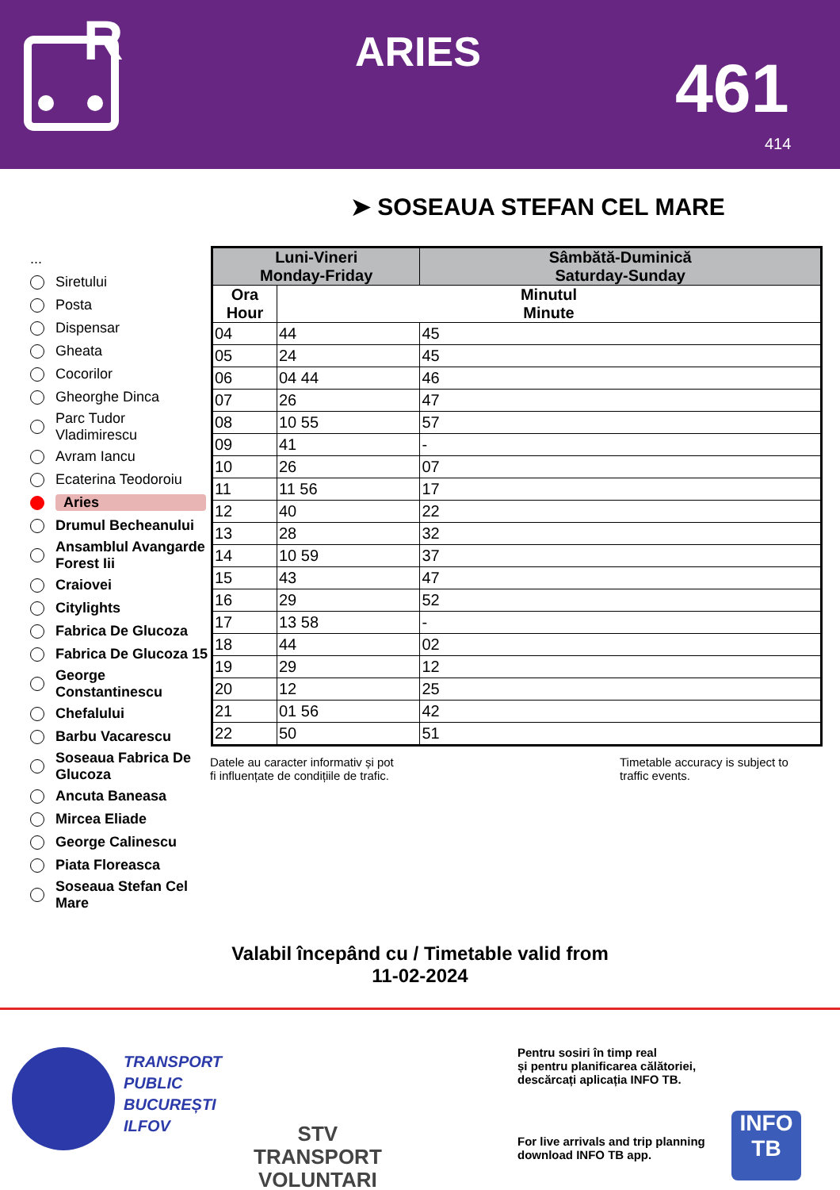R
ARIES 461
414
➤ SOSEAUA STEFAN CEL MARE
...
Siretului
Posta
Dispensar
Gheata
Cocorilor
Gheorghe Dinca
Parc Tudor Vladimirescu
Avram Iancu
Ecaterina Teodoroiu
Aries
Drumul Becheanului
Ansamblul Avangarde Forest Iii
Craiovei
Citylights
Fabrica De Glucoza
Fabrica De Glucoza 15
George Constantinescu
Chefalului
Barbu Vacarescu
Soseaua Fabrica De Glucoza
Ancuta Baneasa
Mircea Eliade
George Calinescu
Piata Floreasca
Soseaua Stefan Cel Mare
| Luni-Vineri Monday-Friday | | Sâmbătă-Duminică Saturday-Sunday |
| --- | --- | --- |
| Ora Hour | Minutul Minute | |
| 04 | 44 | 45 |
| 05 | 24 | 45 |
| 06 | 04 44 | 46 |
| 07 | 26 | 47 |
| 08 | 10 55 | 57 |
| 09 | 41 | - |
| 10 | 26 | 07 |
| 11 | 11 56 | 17 |
| 12 | 40 | 22 |
| 13 | 28 | 32 |
| 14 | 10 59 | 37 |
| 15 | 43 | 47 |
| 16 | 29 | 52 |
| 17 | 13 58 | - |
| 18 | 44 | 02 |
| 19 | 29 | 12 |
| 20 | 12 | 25 |
| 21 | 01 56 | 42 |
| 22 | 50 | 51 |
Datele au caracter informativ și pot
fi influențate de condițiile de trafic.
Timetable accuracy is subject to
traffic events.
Valabil începând cu / Timetable valid from
11-02-2024
TRANSPORT
PUBLIC
BUCUREȘTI
ILFOV
STV
TRANSPORT
VOLUNTARI
Pentru sosiri în timp real
și pentru planificarea călătoriei,
descărcați aplicația INFO TB.
For live arrivals and trip planning
download INFO TB app.
INFO
TB